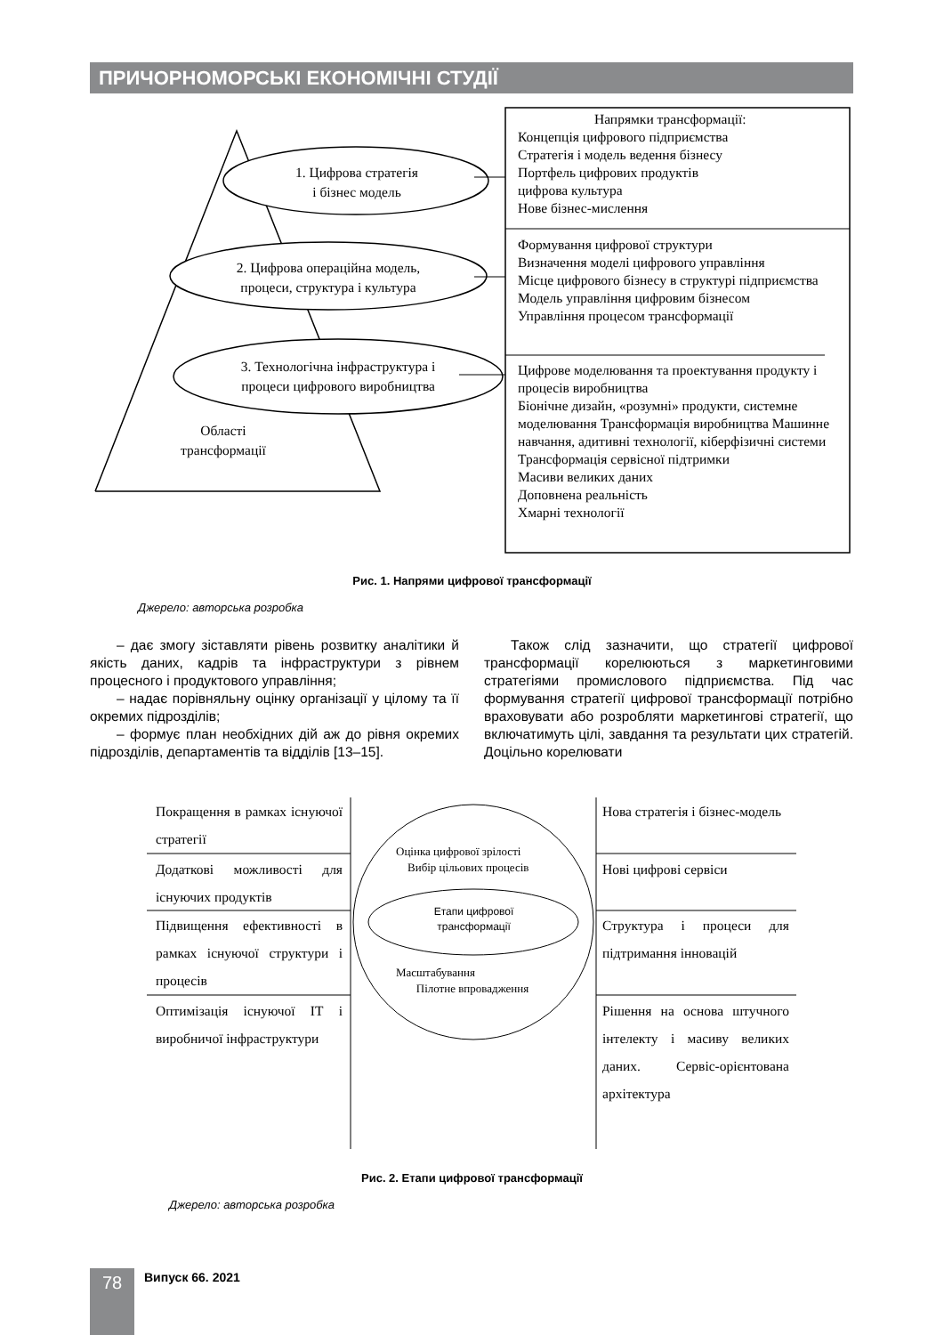ПРИЧОРНОМОРСЬКІ ЕКОНОМІЧНІ СТУДІЇ
1. Цифрова стратегія
і бізнес модель
2. Цифрова операційна модель,
процеси, структура і культура
3. Технологічна інфраструктура і
процеси цифрового виробництва
Області
трансформації
Напрямки трансформації:
Концепція цифрового підприємства
Стратегія і модель ведення бізнесу
Портфель цифрових продуктів
цифрова культура
Нове бізнес-мислення
Формування цифрової структури
Визначення моделі цифрового управління
Місце цифрового бізнесу в структурі підприємства
Модель управління цифровим бізнесом
Управління процесом трансформації
Цифрове моделювання та проектування продукту і процесів виробництва
Біонічне дизайн, «розумні» продукти, системне моделювання Трансформація виробництва Машинне навчання, адитивні технології, кіберфізичні системи
Трансформація сервісної підтримки
Масиви великих даних
Доповнена реальність
Хмарні технології
Рис. 1. Напрями цифрової трансформації
Джерело: авторська розробка
– дає змогу зіставляти рівень розвитку аналітики й якість даних, кадрів та інфраструктури з рівнем процесного і продуктового управління;
– надає порівняльну оцінку організації у цілому та її окремих підрозділів;
– формує план необхідних дій аж до рівня окремих підрозділів, департаментів та відділів [13–15].
Також слід зазначити, що стратегії цифрової трансформації корелюються з маркетинговими стратегіями промислового підприємства. Під час формування стратегії цифрової трансформації потрібно враховувати або розробляти маркетингові стратегії, що включатимуть цілі, завдання та результати цих стратегій. Доцільно корелювати
Покращення в рамках існуючої стратегії
Додаткові можливості для існуючих продуктів
Підвищення ефективності в рамках існуючої структури і процесів
Оптимізація існуючої ІТ і виробничої інфраструктури
Нова стратегія і бізнес-модель
Нові цифрові сервіси
Структура і процеси для підтримання інновацій
Рішення на основа штучного інтелекту і масиву великих даних. Сервіс-орієнтована архітектура
Оцінка цифрової зрілості
Вибір цільових процесів
Етапи цифрової трансформації
Масштабування
Пілотне впровадження
Рис. 2. Етапи цифрової трансформації
Джерело: авторська розробка
78 Випуск 66. 2021